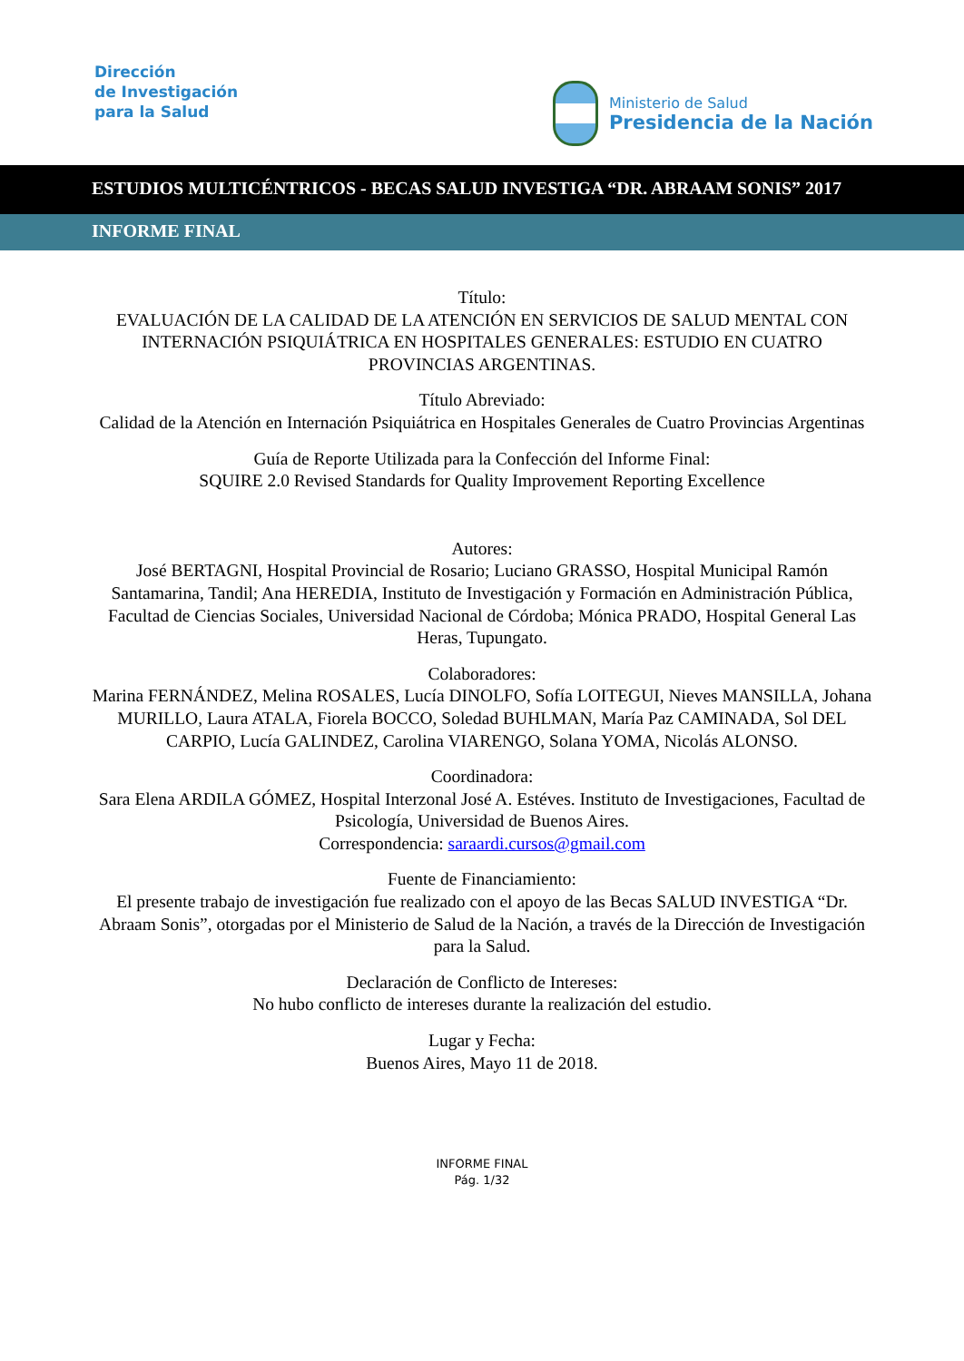Dirección
de Investigación
para la Salud
Ministerio de Salud
Presidencia de la Nación
ESTUDIOS MULTICÉNTRICOS - BECAS SALUD INVESTIGA “DR. ABRAAM SONIS” 2017
INFORME FINAL
Título:
EVALUACIÓN DE LA CALIDAD DE LA ATENCIÓN EN SERVICIOS DE SALUD MENTAL CON INTERNACIÓN PSIQUIÁTRICA EN HOSPITALES GENERALES: ESTUDIO EN CUATRO PROVINCIAS ARGENTINAS.
Título Abreviado:
Calidad de la Atención en Internación Psiquiátrica en Hospitales Generales de Cuatro Provincias Argentinas
Guía de Reporte Utilizada para la Confección del Informe Final:
SQUIRE 2.0 Revised Standards for Quality Improvement Reporting Excellence
Autores:
José BERTAGNI, Hospital Provincial de Rosario; Luciano GRASSO, Hospital Municipal Ramón Santamarina, Tandil; Ana HEREDIA, Instituto de Investigación y Formación en Administración Pública, Facultad de Ciencias Sociales, Universidad Nacional de Córdoba; Mónica PRADO, Hospital General Las Heras, Tupungato.
Colaboradores:
Marina FERNÁNDEZ, Melina ROSALES, Lucía DINOLFO, Sofía LOITEGUI, Nieves MANSILLA, Johana MURILLO, Laura ATALA, Fiorela BOCCO, Soledad BUHLMAN, María Paz CAMINADA, Sol DEL CARPIO, Lucía GALINDEZ, Carolina VIARENGO, Solana YOMA, Nicolás ALONSO.
Coordinadora:
Sara Elena ARDILA GÓMEZ, Hospital Interzonal José A. Estéves. Instituto de Investigaciones, Facultad de Psicología, Universidad de Buenos Aires.
Correspondencia: saraardi.cursos@gmail.com
Fuente de Financiamiento:
El presente trabajo de investigación fue realizado con el apoyo de las Becas SALUD INVESTIGA “Dr. Abraam Sonis”, otorgadas por el Ministerio de Salud de la Nación, a través de la Dirección de Investigación para la Salud.
Declaración de Conflicto de Intereses:
No hubo conflicto de intereses durante la realización del estudio.
Lugar y Fecha:
Buenos Aires, Mayo 11 de 2018.
INFORME FINAL
Pág. 1/32